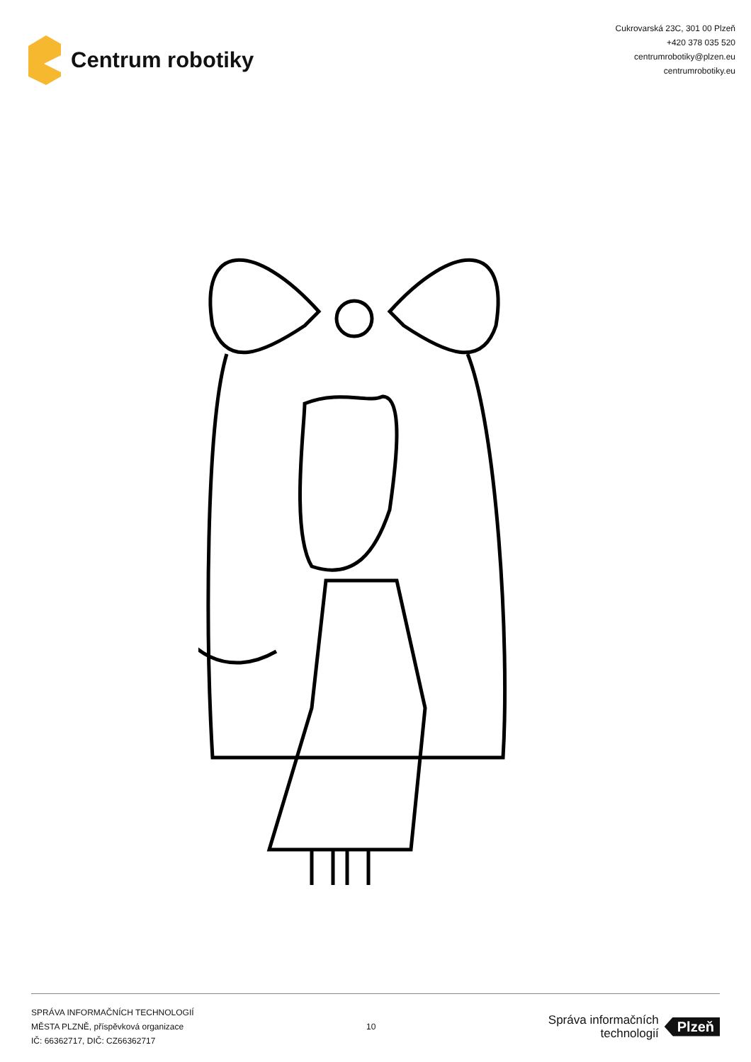Centrum robotiky
Cukrovarská 23C, 301 00 Plzeň
+420 378 035 520
centrumrobotiky@plzen.eu
centrumrobotiky.eu
SPRÁVA INFORMAČNÍCH TECHNOLOGIÍ
MĚSTA PLZNĚ, příspěvková organizace
IČ: 66362717, DIČ: CZ66362717
10
Správa informačních
technologií
Plzeň